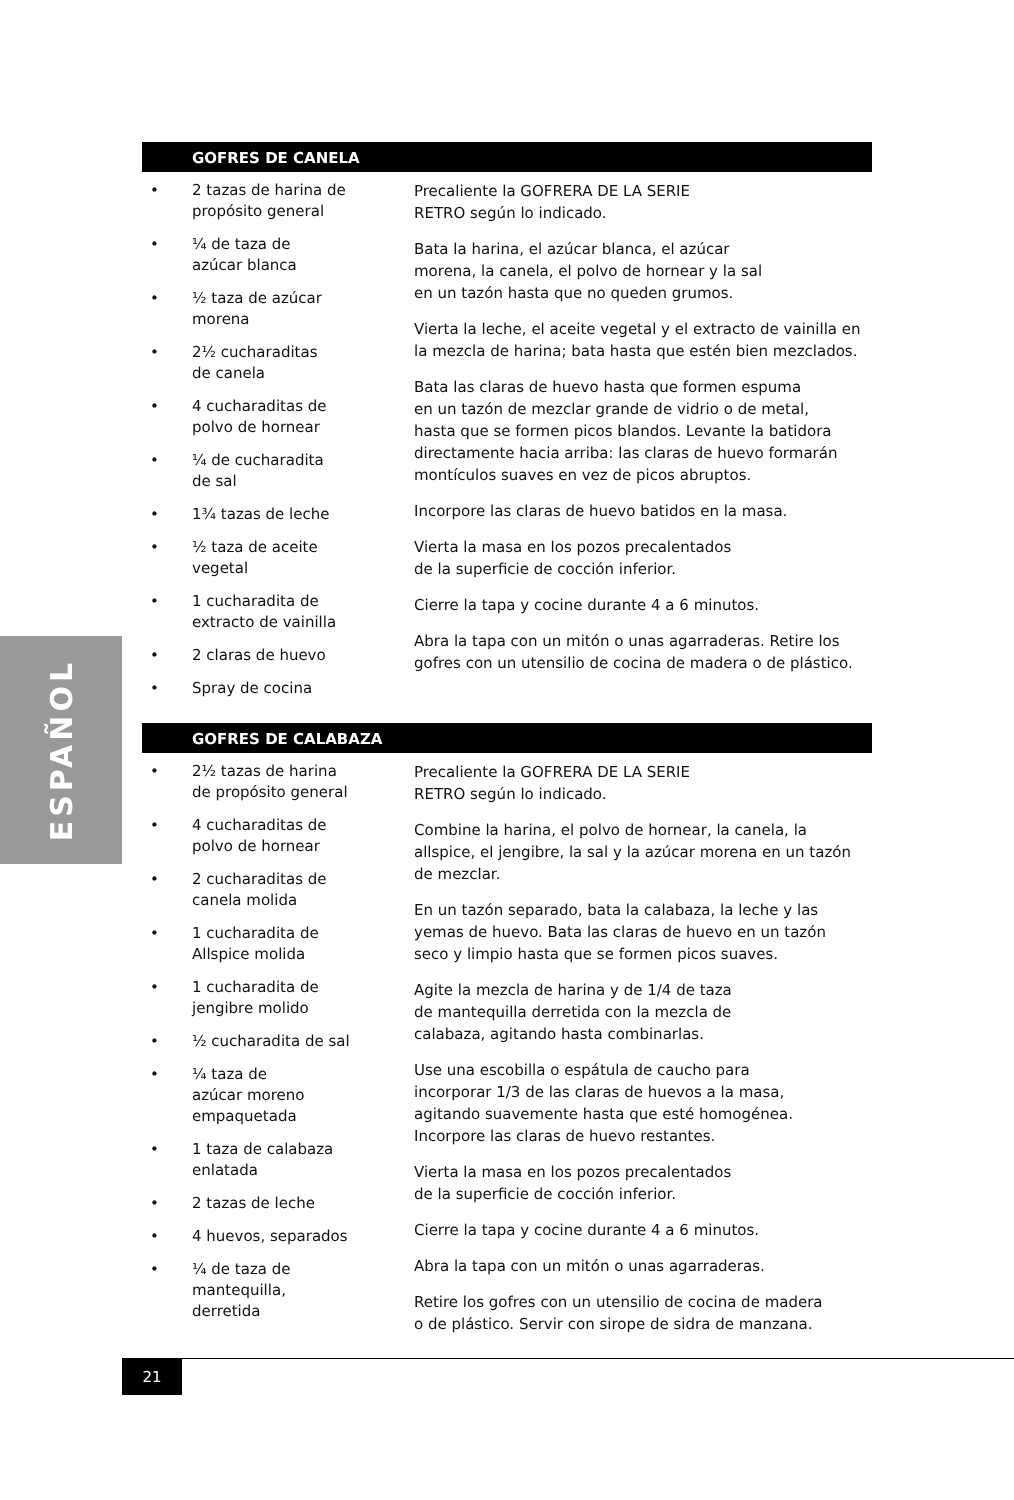ESPAÑOL
GOFRES DE CANELA
• 2 tazas de harina de
propósito general
• ¼ de taza de
azúcar blanca
• ½ taza de azúcar
morena
• 2½ cucharaditas
de canela
• 4 cucharaditas de
polvo de hornear
• ¼ de cucharadita
de sal
• 1¾ tazas de leche
• ½ taza de aceite
vegetal
• 1 cucharadita de
extracto de vainilla
• 2 claras de huevo
• Spray de cocina
Precaliente la GOFRERA DE LA SERIE
RETRO según lo indicado.
Bata la harina, el azúcar blanca, el azúcar
morena, la canela, el polvo de hornear y la sal
en un tazón hasta que no queden grumos.
Vierta la leche, el aceite vegetal y el extracto de vainilla en la mezcla de harina; bata hasta que estén bien mezclados.
Bata las claras de huevo hasta que formen espuma
en un tazón de mezclar grande de vidrio o de metal,
hasta que se formen picos blandos. Levante la batidora directamente hacia arriba: las claras de huevo formarán montículos suaves en vez de picos abruptos.
Incorpore las claras de huevo batidos en la masa.
Vierta la masa en los pozos precalentados
de la superficie de cocción inferior.
Cierre la tapa y cocine durante 4 a 6 minutos.
Abra la tapa con un mitón o unas agarraderas. Retire los gofres con un utensilio de cocina de madera o de plástico.
GOFRES DE CALABAZA
• 2½ tazas de harina
de propósito general
• 4 cucharaditas de
polvo de hornear
• 2 cucharaditas de
canela molida
• 1 cucharadita de
Allspice molida
• 1 cucharadita de
jengibre molido
• ½ cucharadita de sal
• ¼ taza de
azúcar moreno
empaquetada
• 1 taza de calabaza
enlatada
• 2 tazas de leche
• 4 huevos, separados
• ¼ de taza de
mantequilla,
derretida
Precaliente la GOFRERA DE LA SERIE
RETRO según lo indicado.
Combine la harina, el polvo de hornear, la canela, la allspice, el jengibre, la sal y la azúcar morena en un tazón de mezclar.
En un tazón separado, bata la calabaza, la leche y las
yemas de huevo. Bata las claras de huevo en un tazón
seco y limpio hasta que se formen picos suaves.
Agite la mezcla de harina y de 1/4 de taza
de mantequilla derretida con la mezcla de
calabaza, agitando hasta combinarlas.
Use una escobilla o espátula de caucho para
incorporar 1/3 de las claras de huevos a la masa,
agitando suavemente hasta que esté homogénea.
Incorpore las claras de huevo restantes.
Vierta la masa en los pozos precalentados
de la superficie de cocción inferior.
Cierre la tapa y cocine durante 4 a 6 minutos.
Abra la tapa con un mitón o unas agarraderas.
Retire los gofres con un utensilio de cocina de madera
o de plástico. Servir con sirope de sidra de manzana.
21